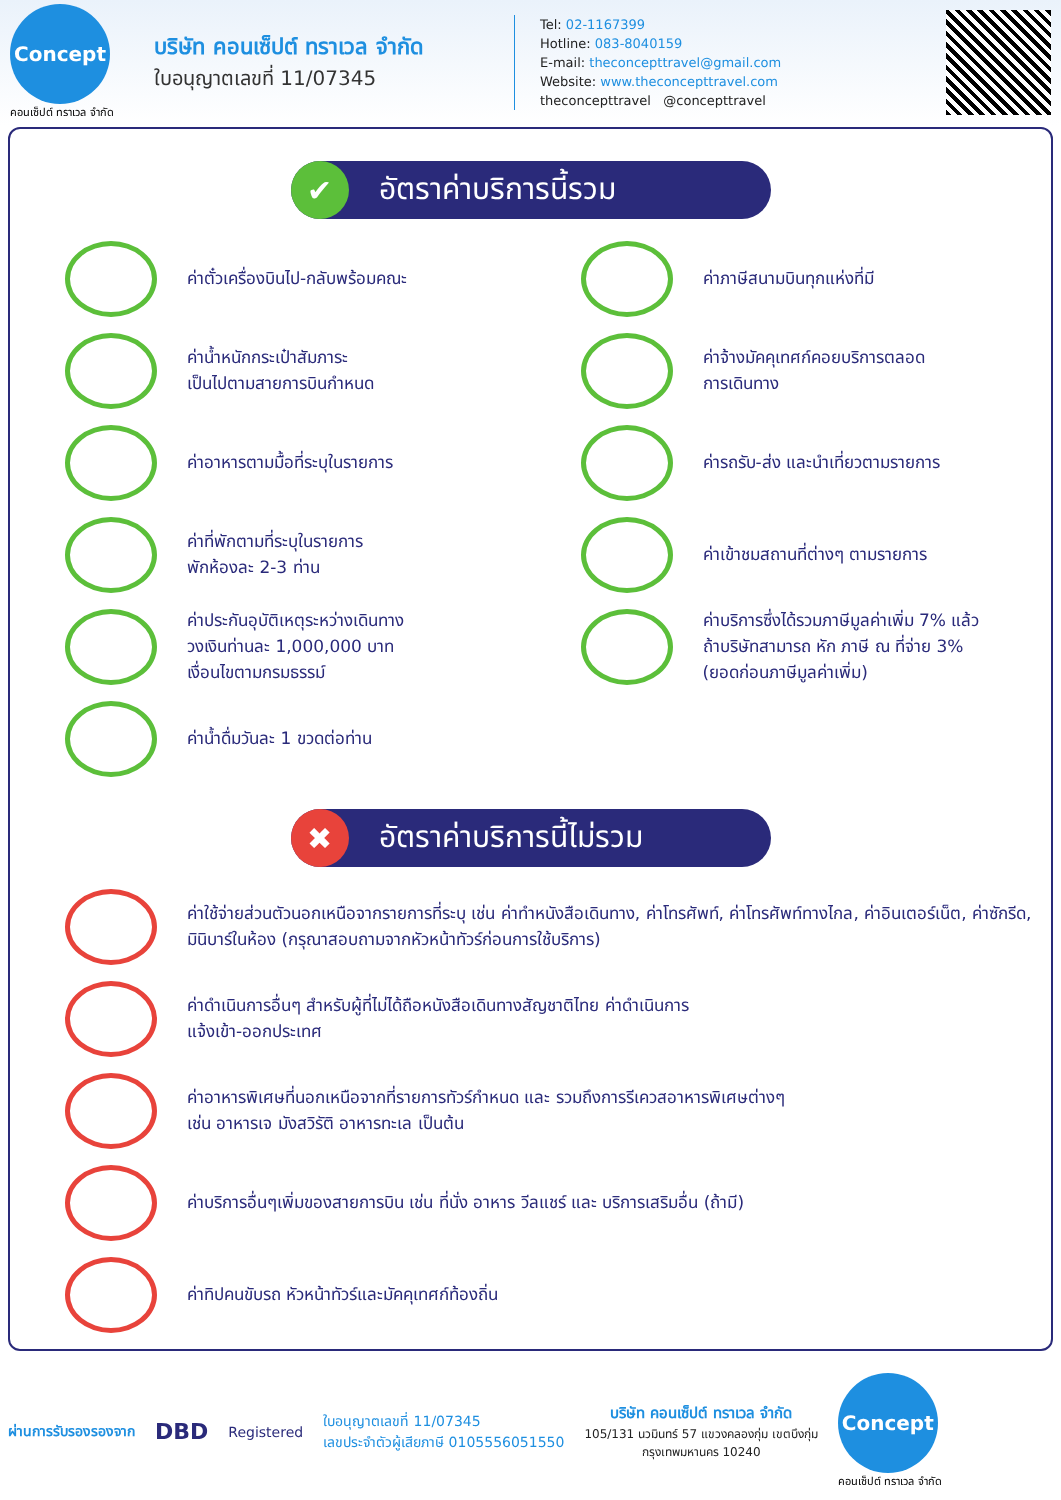Concept
คอนเซ็ปต์ ทราเวล จำกัด
บริษัท คอนเซ็ปต์ ทราเวล จำกัด
ใบอนุญาตเลขที่ 11/07345
Tel: 02-1167399
Hotline: 083-8040159
E-mail: theconcepttravel@gmail.com
Website: www.theconcepttravel.com
theconcepttravel @concepttravel
✔ อัตราค่าบริการนี้รวม
ค่าตั๋วเครื่องบินไป-กลับพร้อมคณะ
ค่าภาษีสนามบินทุกแห่งที่มี
ค่าน้ำหนักกระเป๋าสัมภาระ
เป็นไปตามสายการบินกำหนด
ค่าจ้างมัคคุเทศก์คอยบริการตลอด
การเดินทาง
ค่าอาหารตามมื้อที่ระบุในรายการ
ค่ารถรับ-ส่ง และนำเที่ยวตามรายการ
ค่าที่พักตามที่ระบุในรายการ
พักห้องละ 2-3 ท่าน
ค่าเข้าชมสถานที่ต่างๆ ตามรายการ
ค่าประกันอุบัติเหตุระหว่างเดินทาง
วงเงินท่านละ 1,000,000 บาท
เงื่อนไขตามกรมธรรม์
ค่าบริการซึ่งได้รวมภาษีมูลค่าเพิ่ม 7% แล้ว
ถ้าบริษัทสามารถ หัก ภาษี ณ ที่จ่าย 3%
(ยอดก่อนภาษีมูลค่าเพิ่ม)
ค่าน้ำดื่มวันละ 1 ขวดต่อท่าน
✖ อัตราค่าบริการนี้ไม่รวม
ค่าใช้จ่ายส่วนตัวนอกเหนือจากรายการที่ระบุ เช่น ค่าทำหนังสือเดินทาง, ค่าโทรศัพท์, ค่าโทรศัพท์ทางไกล, ค่าอินเตอร์เน็ต, ค่าซักรีด, มินิบาร์ในห้อง (กรุณาสอบถามจากหัวหน้าทัวร์ก่อนการใช้บริการ)
ค่าดำเนินการอื่นๆ สำหรับผู้ที่ไม่ได้ถือหนังสือเดินทางสัญชาติไทย ค่าดำเนินการ
แจ้งเข้า-ออกประเทศ
ค่าอาหารพิเศษที่นอกเหนือจากที่รายการทัวร์กำหนด และ รวมถึงการรีเควสอาหารพิเศษต่างๆ
เช่น อาหารเจ มังสวิรัติ อาหารทะเล เป็นต้น
ค่าบริการอื่นๆเพิ่มของสายการบิน เช่น ที่นั่ง อาหาร วีลแชร์ และ บริการเสริมอื่น (ถ้ามี)
ค่าทิปคนขับรถ หัวหน้าทัวร์และมัคคุเทศก์ท้องถิ่น
ผ่านการรับรองรองจาก DBD Registered
ใบอนุญาตเลขที่ 11/07345
เลขประจำตัวผู้เสียภาษี 0105556051550
บริษัท คอนเซ็ปต์ ทราเวล จำกัด
105/131 นวมินทร์ 57 แขวงคลองกุ่ม เขตบึงกุ่ม
กรุงเทพมหานคร 10240
Concept
คอนเซ็ปต์ ทราเวล จำกัด